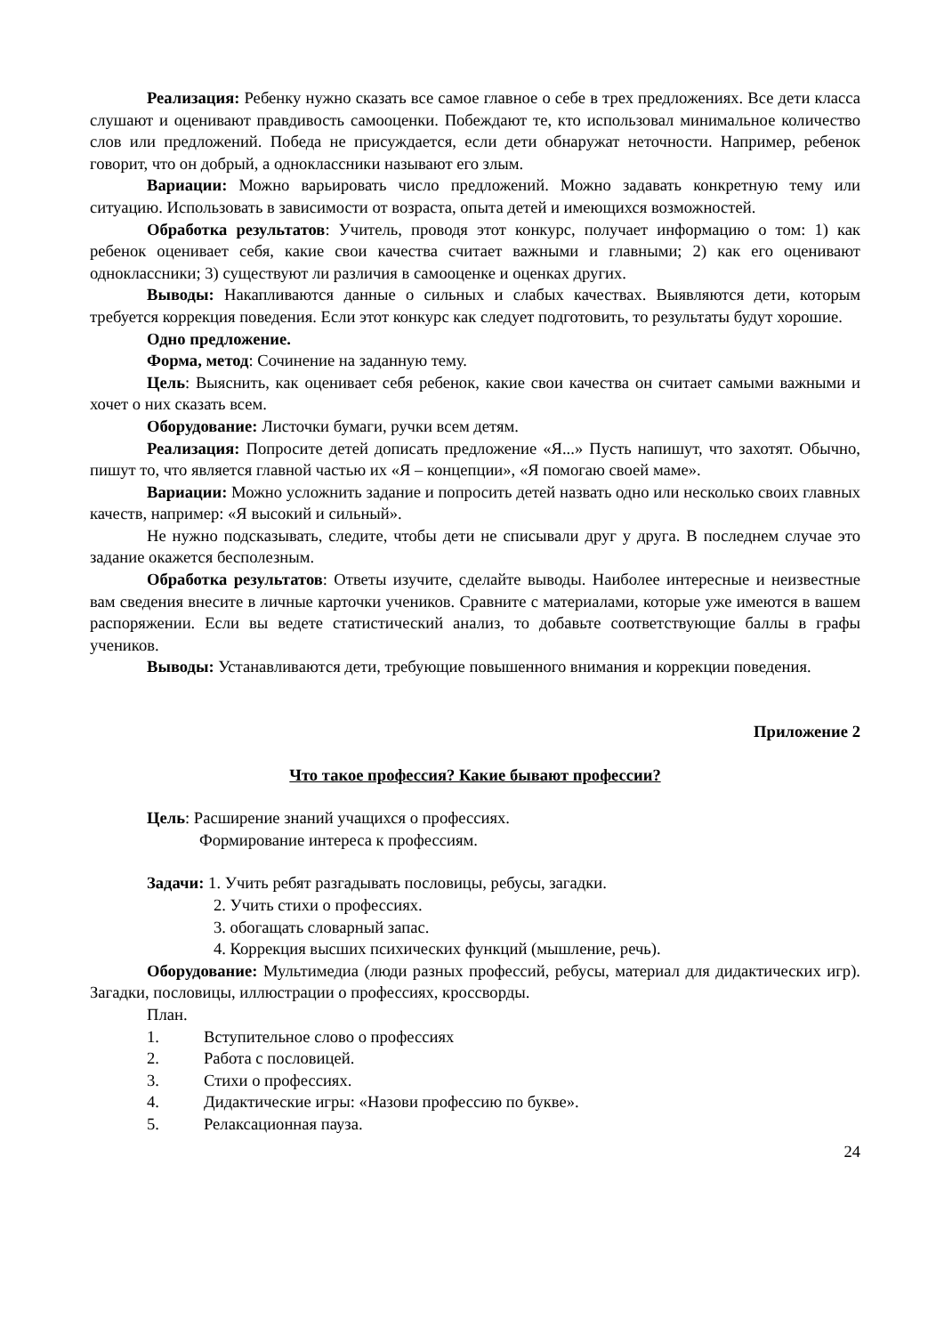Реализация: Ребенку нужно сказать все самое главное о себе в трех предложениях. Все дети класса слушают и оценивают правдивость самооценки. Побеждают те, кто использовал минимальное количество слов или предложений. Победа не присуждается, если дети обнаружат неточности. Например, ребенок говорит, что он добрый, а одноклассники называют его злым.
Вариации: Можно варьировать число предложений. Можно задавать конкретную тему или ситуацию. Использовать в зависимости от возраста, опыта детей и имеющихся возможностей.
Обработка результатов: Учитель, проводя этот конкурс, получает информацию о том: 1) как ребенок оценивает себя, какие свои качества считает важными и главными; 2) как его оценивают одноклассники; 3) существуют ли различия в самооценке и оценках других.
Выводы: Накапливаются данные о сильных и слабых качествах. Выявляются дети, которым требуется коррекция поведения. Если этот конкурс как следует подготовить, то результаты будут хорошие.
Одно предложение.
Форма, метод: Сочинение на заданную тему.
Цель: Выяснить, как оценивает себя ребенок, какие свои качества он считает самыми важными и хочет о них сказать всем.
Оборудование: Листочки бумаги, ручки всем детям.
Реализация: Попросите детей дописать предложение «Я...» Пусть напишут, что захотят. Обычно, пишут то, что является главной частью их «Я – концепции», «Я помогаю своей маме».
Вариации: Можно усложнить задание и попросить детей назвать одно или несколько своих главных качеств, например: «Я высокий и сильный».
Не нужно подсказывать, следите, чтобы дети не списывали друг у друга. В последнем случае это задание окажется бесполезным.
Обработка результатов: Ответы изучите, сделайте выводы. Наиболее интересные и неизвестные вам сведения внесите в личные карточки учеников. Сравните с материалами, которые уже имеются в вашем распоряжении. Если вы ведете статистический анализ, то добавьте соответствующие баллы в графы учеников.
Выводы: Устанавливаются дети, требующие повышенного внимания и коррекции поведения.
Приложение 2
Что такое профессия? Какие бывают профессии?
Цель: Расширение знаний учащихся о профессиях.
Формирование интереса к профессиям.
Задачи: 1. Учить ребят разгадывать пословицы, ребусы, загадки.
2. Учить стихи о профессиях.
3. обогащать словарный запас.
4. Коррекция высших психических функций (мышление, речь).
Оборудование: Мультимедиа (люди разных профессий, ребусы, материал для дидактических игр). Загадки, пословицы, иллюстрации о профессиях, кроссворды.
План.
1. Вступительное слово о профессиях
2. Работа с пословицей.
3. Стихи о профессиях.
4. Дидактические игры: «Назови профессию по букве».
5. Релаксационная пауза.
24